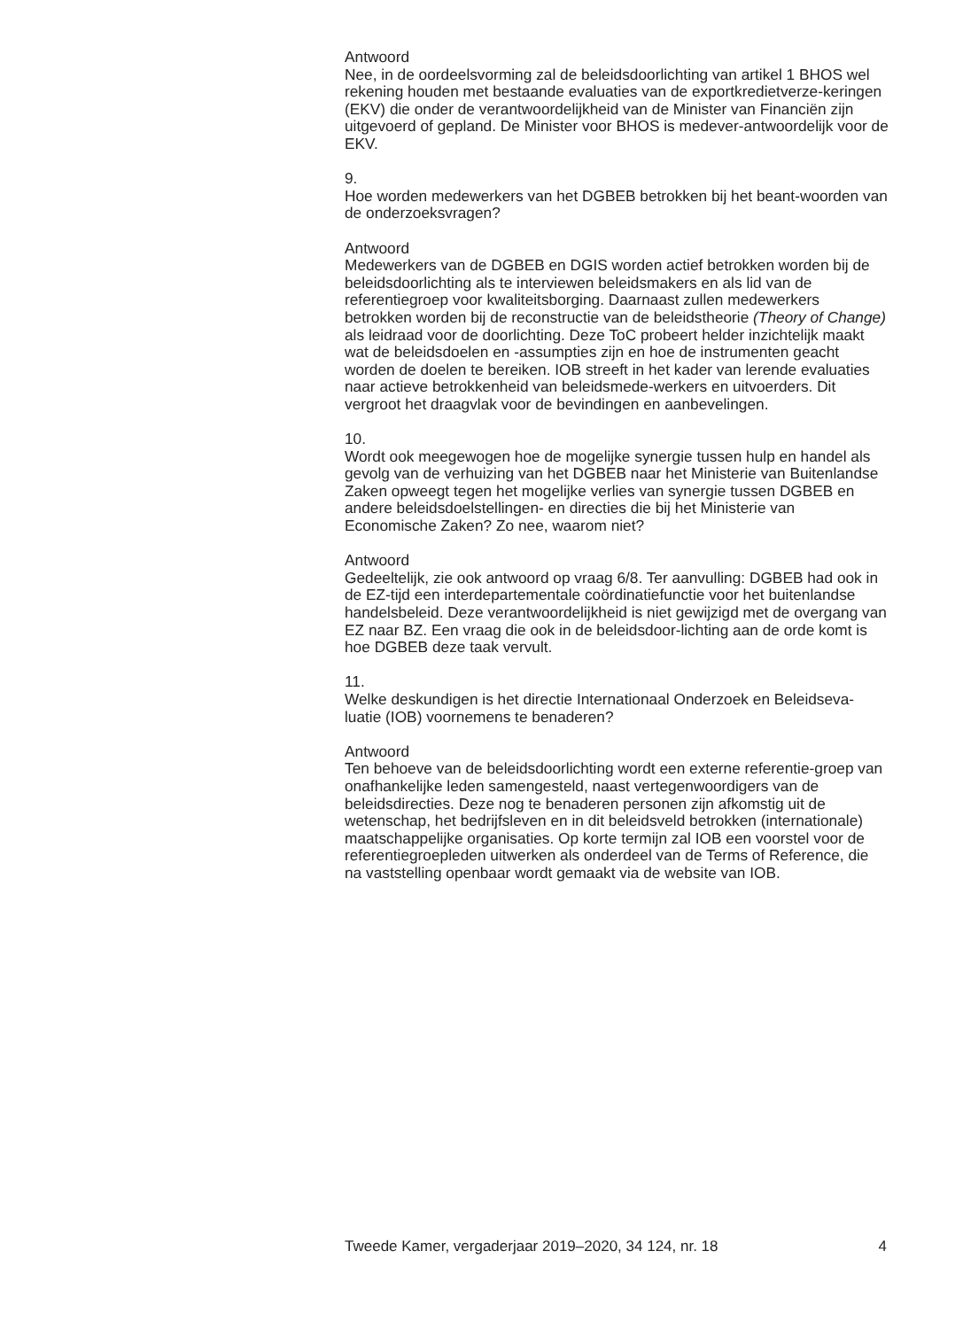Antwoord
Nee, in de oordeelsvorming zal de beleidsdoorlichting van artikel 1 BHOS wel rekening houden met bestaande evaluaties van de exportkredietverze-keringen (EKV) die onder de verantwoordelijkheid van de Minister van Financiën zijn uitgevoerd of gepland. De Minister voor BHOS is medever-antwoordelijk voor de EKV.
9.
Hoe worden medewerkers van het DGBEB betrokken bij het beant-woorden van de onderzoeksvragen?
Antwoord
Medewerkers van de DGBEB en DGIS worden actief betrokken worden bij de beleidsdoorlichting als te interviewen beleidsmakers en als lid van de referentiegroep voor kwaliteitsborging. Daarnaast zullen medewerkers betrokken worden bij de reconstructie van de beleidstheorie (Theory of Change) als leidraad voor de doorlichting. Deze ToC probeert helder inzichtelijk maakt wat de beleidsdoelen en -assumpties zijn en hoe de instrumenten geacht worden de doelen te bereiken. IOB streeft in het kader van lerende evaluaties naar actieve betrokkenheid van beleidsmede-werkers en uitvoerders. Dit vergroot het draagvlak voor de bevindingen en aanbevelingen.
10.
Wordt ook meegewogen hoe de mogelijke synergie tussen hulp en handel als gevolg van de verhuizing van het DGBEB naar het Ministerie van Buitenlandse Zaken opweegt tegen het mogelijke verlies van synergie tussen DGBEB en andere beleidsdoelstellingen- en directies die bij het Ministerie van Economische Zaken? Zo nee, waarom niet?
Antwoord
Gedeeltelijk, zie ook antwoord op vraag 6/8. Ter aanvulling: DGBEB had ook in de EZ-tijd een interdepartementale coördinatiefunctie voor het buitenlandse handelsbeleid. Deze verantwoordelijkheid is niet gewijzigd met de overgang van EZ naar BZ. Een vraag die ook in de beleidsdoor-lichting aan de orde komt is hoe DGBEB deze taak vervult.
11.
Welke deskundigen is het directie Internationaal Onderzoek en Beleidseva-luatie (IOB) voornemens te benaderen?
Antwoord
Ten behoeve van de beleidsdoorlichting wordt een externe referentie-groep van onafhankelijke leden samengesteld, naast vertegenwoordigers van de beleidsdirecties. Deze nog te benaderen personen zijn afkomstig uit de wetenschap, het bedrijfsleven en in dit beleidsveld betrokken (internationale) maatschappelijke organisaties. Op korte termijn zal IOB een voorstel voor de referentiegroepleden uitwerken als onderdeel van de Terms of Reference, die na vaststelling openbaar wordt gemaakt via de website van IOB.
Tweede Kamer, vergaderjaar 2019–2020, 34 124, nr. 18 4